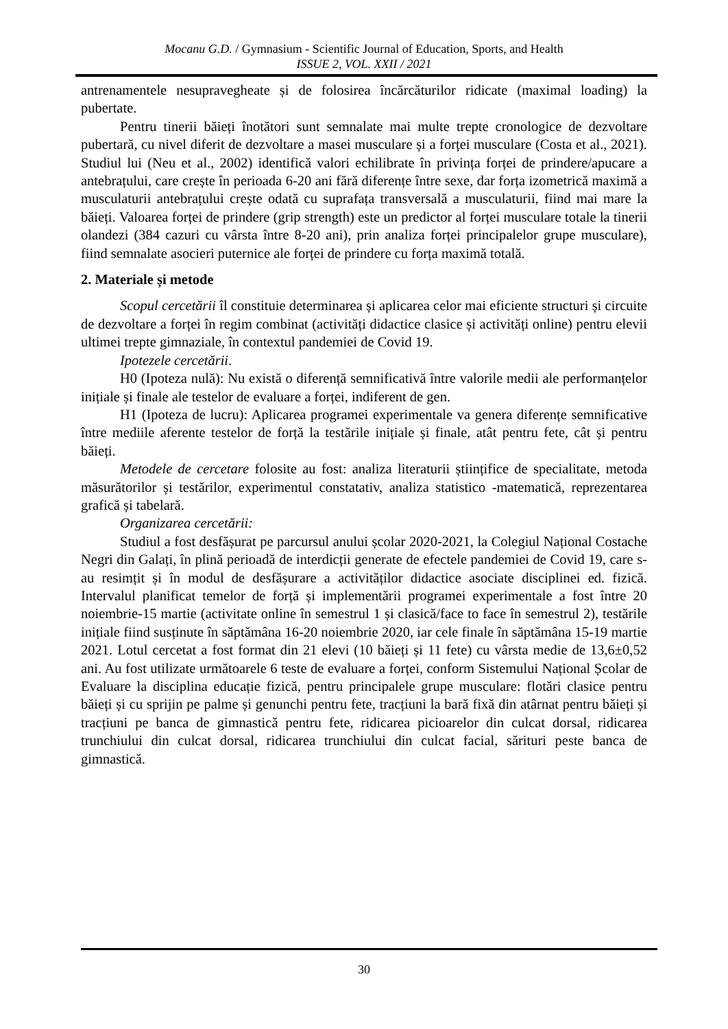Mocanu G.D. / Gymnasium - Scientific Journal of Education, Sports, and Health
ISSUE 2, VOL. XXII / 2021
antrenamentele nesupravegheate și de folosirea încărcăturilor ridicate (maximal loading) la pubertate.
Pentru tinerii băieți înotători sunt semnalate mai multe trepte cronologice de dezvoltare pubertară, cu nivel diferit de dezvoltare a masei musculare și a forței musculare (Costa et al., 2021). Studiul lui (Neu et al., 2002) identifică valori echilibrate în privința forței de prindere/apucare a antebrațului, care crește în perioada 6-20 ani fără diferențe între sexe, dar forța izometrică maximă a musculaturii antebrațului crește odată cu suprafața transversală a musculaturii, fiind mai mare la băieți. Valoarea forței de prindere (grip strength) este un predictor al forței musculare totale la tinerii olandezi (384 cazuri cu vârsta între 8-20 ani), prin analiza forței principalelor grupe musculare), fiind semnalate asocieri puternice ale forței de prindere cu forța maximă totală.
2. Materiale și metode
Scopul cercetării îl constituie determinarea și aplicarea celor mai eficiente structuri și circuite de dezvoltare a forței în regim combinat (activități didactice clasice și activități online) pentru elevii ultimei trepte gimnaziale, în contextul pandemiei de Covid 19.
Ipotezele cercetării.
H0 (Ipoteza nulă): Nu există o diferență semnificativă între valorile medii ale performanțelor inițiale și finale ale testelor de evaluare a forței, indiferent de gen.
H1 (Ipoteza de lucru): Aplicarea programei experimentale va genera diferențe semnificative între mediile aferente testelor de forță la testările inițiale și finale, atât pentru fete, cât și pentru băieți.
Metodele de cercetare folosite au fost: analiza literaturii științifice de specialitate, metoda măsurătorilor și testărilor, experimentul constatativ, analiza statistico -matematică, reprezentarea grafică și tabelară.
Organizarea cercetării:
Studiul a fost desfășurat pe parcursul anului școlar 2020-2021, la Colegiul Național Costache Negri din Galați, în plină perioadă de interdicții generate de efectele pandemiei de Covid 19, care s-au resimțit și în modul de desfășurare a activităților didactice asociate disciplinei ed. fizică. Intervalul planificat temelor de forță și implementării programei experimentale a fost între 20 noiembrie-15 martie (activitate online în semestrul 1 și clasică/face to face în semestrul 2), testările inițiale fiind susținute în săptămâna 16-20 noiembrie 2020, iar cele finale în săptămâna 15-19 martie 2021. Lotul cercetat a fost format din 21 elevi (10 băieți și 11 fete) cu vârsta medie de 13,6±0,52 ani. Au fost utilizate următoarele 6 teste de evaluare a forței, conform Sistemului Național Școlar de Evaluare la disciplina educație fizică, pentru principalele grupe musculare: flotări clasice pentru băieți și cu sprijin pe palme și genunchi pentru fete, tracțiuni la bară fixă din atârnat pentru băieți și tracțiuni pe banca de gimnastică pentru fete, ridicarea picioarelor din culcat dorsal, ridicarea trunchiului din culcat dorsal, ridicarea trunchiului din culcat facial, sărituri peste banca de gimnastică.
30